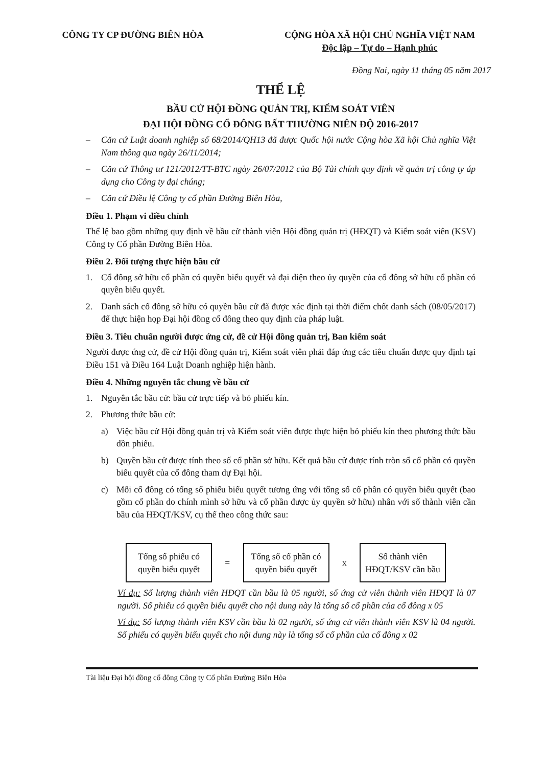CÔNG TY CP ĐƯỜNG BIÊN HÒA CỘNG HÒA XÃ HỘI CHỦ NGHĨA VIỆT NAM
Độc lập – Tự do – Hạnh phúc
Đồng Nai, ngày 11 tháng 05 năm 2017
THỂ LỆ
BẦU CỬ HỘI ĐỒNG QUẢN TRỊ, KIỂM SOÁT VIÊN
ĐẠI HỘI ĐỒNG CỔ ĐÔNG BẤT THƯỜNG NIÊN ĐỘ 2016-2017
– Căn cứ Luật doanh nghiệp số 68/2014/QH13 đã được Quốc hội nước Cộng hòa Xã hội Chủ nghĩa Việt Nam thông qua ngày 26/11/2014;
– Căn cứ Thông tư 121/2012/TT-BTC ngày 26/07/2012 của Bộ Tài chính quy định về quản trị công ty áp dụng cho Công ty đại chúng;
– Căn cứ Điều lệ Công ty cổ phần Đường Biên Hòa,
Điều 1. Phạm vi điều chỉnh
Thể lệ bao gồm những quy định về bầu cử thành viên Hội đồng quản trị (HĐQT) và Kiểm soát viên (KSV) Công ty Cổ phần Đường Biên Hòa.
Điều 2. Đối tượng thực hiện bầu cử
1. Cổ đông sở hữu cổ phần có quyền biểu quyết và đại diện theo ủy quyền của cổ đông sở hữu cổ phần có quyền biểu quyết.
2. Danh sách cổ đông sở hữu có quyền bầu cử đã được xác định tại thời điểm chốt danh sách (08/05/2017) để thực hiện họp Đại hội đồng cổ đông theo quy định của pháp luật.
Điều 3. Tiêu chuẩn người được ứng cử, đề cử Hội đồng quản trị, Ban kiểm soát
Người được ứng cử, đề cử Hội đồng quản trị, Kiểm soát viên phải đáp ứng các tiêu chuẩn được quy định tại Điều 151 và Điều 164 Luật Doanh nghiệp hiện hành.
Điều 4. Những nguyên tắc chung về bầu cử
1. Nguyên tắc bầu cử: bầu cử trực tiếp và bỏ phiếu kín.
2. Phương thức bầu cử:
a) Việc bầu cử Hội đồng quản trị và Kiểm soát viên được thực hiện bỏ phiếu kín theo phương thức bầu dồn phiếu.
b) Quyền bầu cử được tính theo số cổ phần sở hữu. Kết quả bầu cử được tính tròn số cổ phần có quyền biểu quyết của cổ đông tham dự Đại hội.
c) Mỗi cổ đông có tổng số phiếu biểu quyết tương ứng với tổng số cổ phần có quyền biểu quyết (bao gồm cổ phần do chính mình sở hữu và cổ phần được ủy quyền sở hữu) nhân với số thành viên cần bầu của HĐQT/KSV, cụ thể theo công thức sau:
Tổng số phiếu có quyền biểu quyết
=
Tổng số cổ phần có quyền biểu quyết
x
Số thành viên HĐQT/KSV cần bầu
Ví dụ: Số lượng thành viên HĐQT cần bầu là 05 người, số ứng cử viên thành viên HĐQT là 07 người. Số phiếu có quyền biểu quyết cho nội dung này là tổng số cổ phần của cổ đông x 05
Ví dụ: Số lượng thành viên KSV cần bầu là 02 người, số ứng cử viên thành viên KSV là 04 người. Số phiếu có quyền biểu quyết cho nội dung này là tổng số cổ phần của cổ đông x 02
Tài liệu Đại hội đồng cổ đông Công ty Cổ phần Đường Biên Hòa